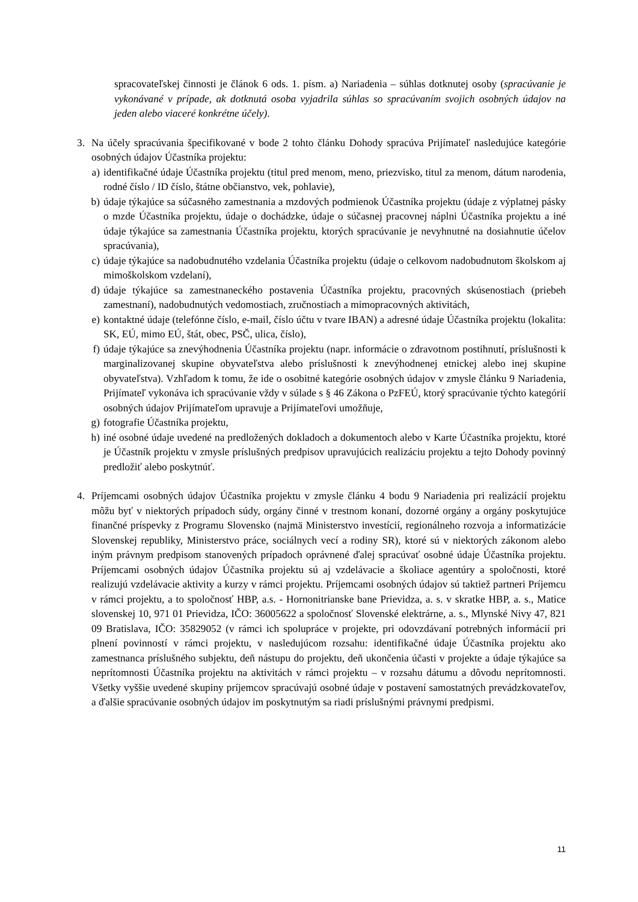spracovateľskej činnosti je článok 6 ods. 1. písm. a) Nariadenia – súhlas dotknutej osoby (spracúvanie je vykonávané v prípade, ak dotknutá osoba vyjadrila súhlas so spracúvaním svojich osobných údajov na jeden alebo viaceré konkrétne účely).
3. Na účely spracúvania špecifikované v bode 2 tohto článku Dohody spracúva Prijímateľ nasledujúce kategórie osobných údajov Účastníka projektu:
a) identifikačné údaje Účastníka projektu (titul pred menom, meno, priezvisko, titul za menom, dátum narodenia, rodné číslo / ID číslo, štátne občianstvo, vek, pohlavie),
b) údaje týkajúce sa súčasného zamestnania a mzdových podmienok Účastníka projektu (údaje z výplatnej pásky o mzde Účastníka projektu, údaje o dochádzke, údaje o súčasnej pracovnej náplni Účastníka projektu a iné údaje týkajúce sa zamestnania Účastníka projektu, ktorých spracúvanie je nevyhnutné na dosiahnutie účelov spracúvania),
c) údaje týkajúce sa nadobudnutého vzdelania Účastníka projektu (údaje o celkovom nadobudnutom školskom aj mimoškolskom vzdelaní),
d) údaje týkajúce sa zamestnaneckého postavenia Účastníka projektu, pracovných skúsenostiach (priebeh zamestnaní), nadobudnutých vedomostiach, zručnostiach a mimopracovných aktivitách,
e) kontaktné údaje (telefónne číslo, e-mail, číslo účtu v tvare IBAN) a adresné údaje Účastníka projektu (lokalita: SK, EÚ, mimo EÚ, štát, obec, PSČ, ulica, číslo),
f) údaje týkajúce sa znevýhodnenia Účastníka projektu (napr. informácie o zdravotnom postihnutí, príslušnosti k marginalizovanej skupine obyvateľstva alebo príslušnosti k znevýhodnenej etnickej alebo inej skupine obyvateľstva). Vzhľadom k tomu, že ide o osobitné kategórie osobných údajov v zmysle článku 9 Nariadenia, Prijímateľ vykonáva ich spracúvanie vždy v súlade s § 46 Zákona o PzFEÚ, ktorý spracúvanie týchto kategórií osobných údajov Prijímateľom upravuje a Prijímateľovi umožňuje,
g) fotografie Účastníka projektu,
h) iné osobné údaje uvedené na predložených dokladoch a dokumentoch alebo v Karte Účastníka projektu, ktoré je Účastník projektu v zmysle príslušných predpisov upravujúcich realizáciu projektu a tejto Dohody povinný predložiť alebo poskytnúť.
4. Príjemcami osobných údajov Účastníka projektu v zmysle článku 4 bodu 9 Nariadenia pri realizácií projektu môžu byť v niektorých prípadoch súdy, orgány činné v trestnom konaní, dozorné orgány a orgány poskytujúce finančné príspevky z Programu Slovensko (najmä Ministerstvo investícií, regionálneho rozvoja a informatizácie Slovenskej republiky, Ministerstvo práce, sociálnych vecí a rodiny SR), ktoré sú v niektorých zákonom alebo iným právnym predpisom stanovených prípadoch oprávnené ďalej spracúvať osobné údaje Účastníka projektu. Príjemcami osobných údajov Účastníka projektu sú aj vzdelávacie a školiace agentúry a spoločnosti, ktoré realizujú vzdelávacie aktivity a kurzy v rámci projektu. Príjemcami osobných údajov sú taktiež partneri Príjemcu v rámci projektu, a to spoločnosť HBP, a.s. - Hornonitrianske bane Prievidza, a. s. v skratke HBP, a. s., Matice slovenskej 10, 971 01 Prievidza, IČO: 36005622 a spoločnosť Slovenské elektrárne, a. s., Mlynské Nivy 47, 821 09 Bratislava, IČO: 35829052 (v rámci ich spolupráce v projekte, pri odovzdávaní potrebných informácií pri plnení povinností v rámci projektu, v nasledujúcom rozsahu: identifikačné údaje Účastníka projektu ako zamestnanca príslušného subjektu, deň nástupu do projektu, deň ukončenia účasti v projekte a údaje týkajúce sa neprítomnosti Účastníka projektu na aktivitách v rámci projektu – v rozsahu dátumu a dôvodu neprítomnosti. Všetky vyššie uvedené skupiny príjemcov spracúvajú osobné údaje v postavení samostatných prevádzkovateľov, a ďalšie spracúvanie osobných údajov im poskytnutým sa riadi príslušnými právnymi predpismi.
11